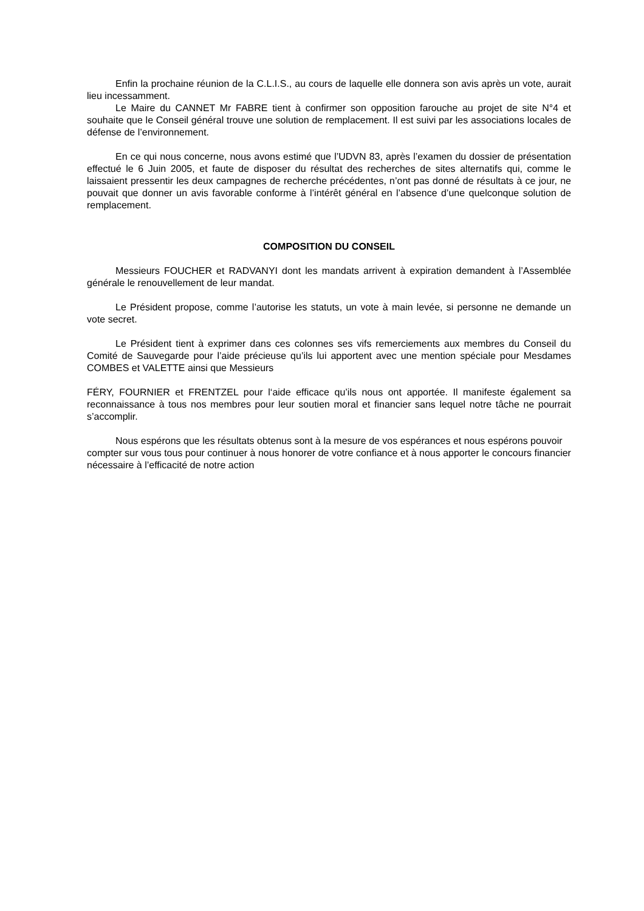Enfin la prochaine réunion de la C.L.I.S., au cours de laquelle elle donnera son avis après un vote, aurait lieu incessamment.
Le Maire du CANNET Mr FABRE tient à confirmer son opposition farouche au projet de site N°4 et souhaite que le Conseil général trouve une solution de remplacement. Il est suivi par les associations locales de défense de l’environnement.
En ce qui nous concerne, nous avons estimé que l’UDVN 83, après l’examen du dossier de présentation effectué le 6 Juin 2005, et faute de disposer du résultat des recherches de sites alternatifs qui, comme le laissaient pressentir les deux campagnes de recherche précédentes, n’ont pas donné de résultats à ce jour, ne pouvait que donner un avis favorable conforme à l’intérêt général en l’absence d’une quelconque solution de remplacement.
COMPOSITION DU CONSEIL
Messieurs FOUCHER et RADVANYI dont les mandats arrivent à expiration demandent à l’Assemblée générale le renouvellement de leur mandat.
Le Président propose, comme l’autorise les statuts, un vote à main levée, si personne ne demande un vote secret.
Le Président tient à exprimer dans ces colonnes ses vifs remerciements aux membres du Conseil du Comité de Sauvegarde pour l’aide précieuse qu’ils lui apportent avec une mention spéciale pour Mesdames COMBES et VALETTE ainsi que Messieurs
FÉRY, FOURNIER et FRENTZEL pour l‘aide efficace qu’ils nous ont apportée. Il manifeste également sa reconnaissance à tous nos membres pour leur soutien moral et financier sans lequel notre tâche ne pourrait s’accomplir.
Nous espérons que les résultats obtenus sont à la mesure de vos espérances et nous espérons pouvoir compter sur vous tous pour continuer à nous honorer de votre confiance et à nous apporter le concours financier nécessaire à l’efficacité de notre action